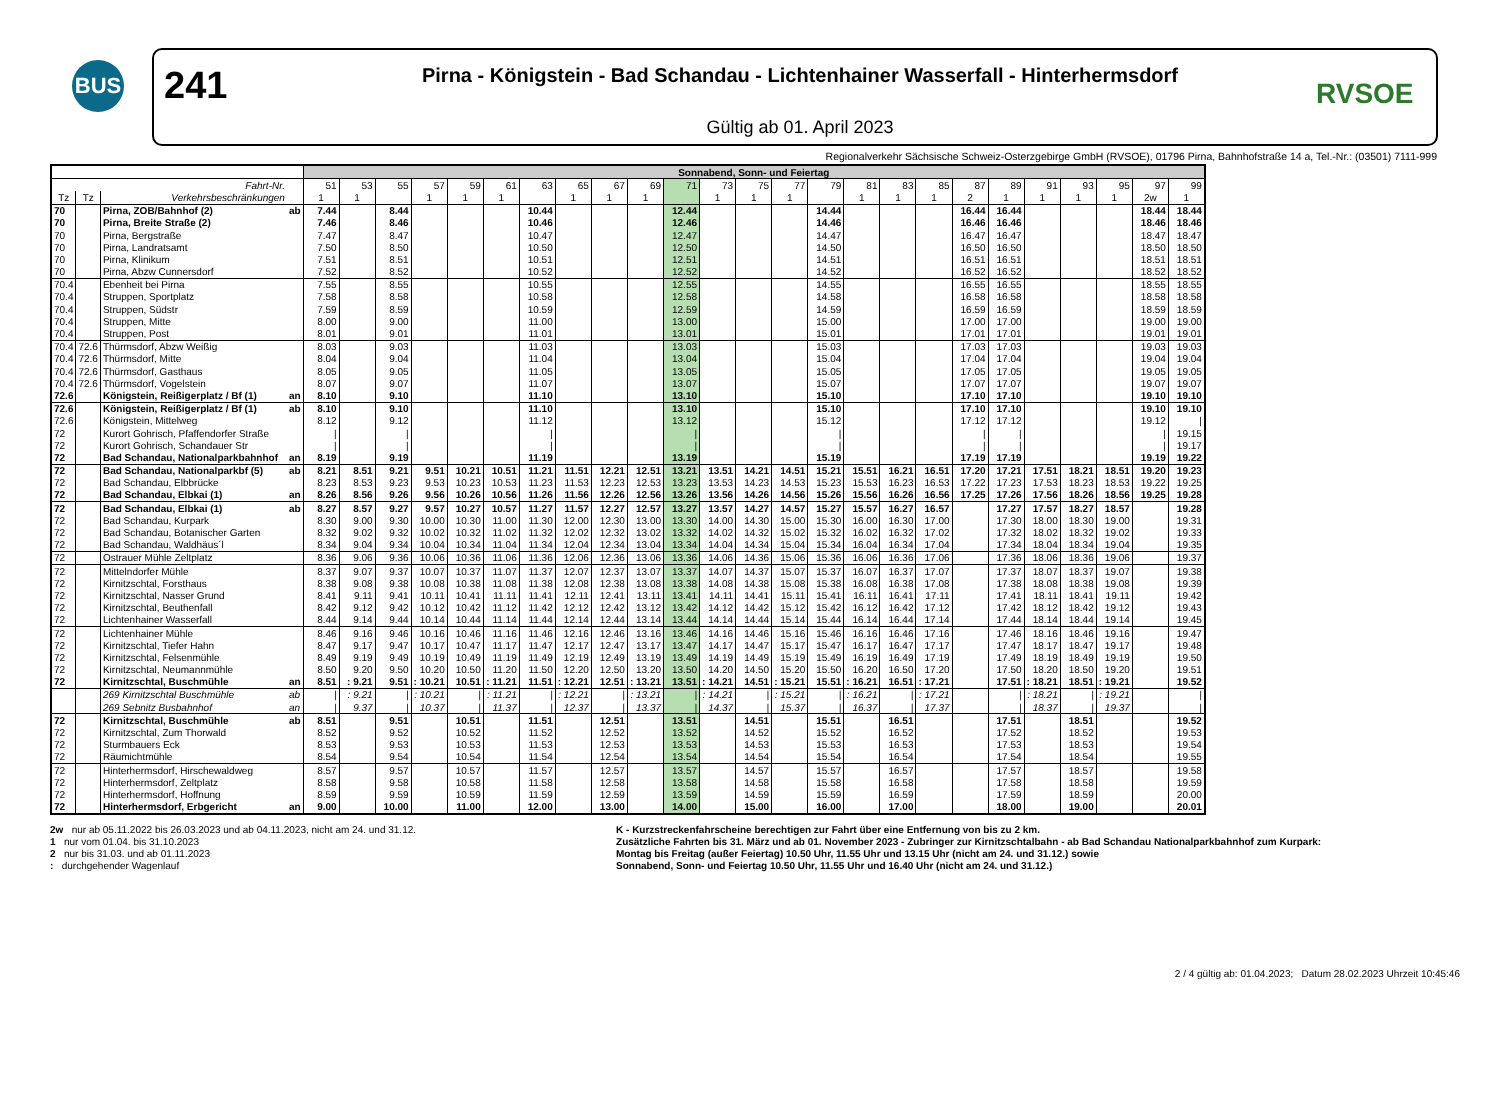BUS
241
Pirna - Königstein - Bad Schandau - Lichtenhainer Wasserfall - Hinterhermsdorf
Gültig ab 01. April 2023
RVSOE
Regionalverkehr Sächsische Schweiz-Osterzgebirge GmbH (RVSOE), 01796 Pirna, Bahnhofstraße 14 a, Tel.-Nr.: (03501) 7111-999
| | | | | Sonnabend, Sonn- und Feiertag | | | | | | | | | | | | | | | | | | | | | | | | |
| --- | --- | --- | --- | --- | --- | --- | --- | --- | --- | --- | --- | --- | --- | --- | --- | --- | --- | --- | --- | --- | --- | --- | --- | --- | --- | --- | --- | --- |
| Fahrt-Nr. | | | | 51 | 53 | 55 | 57 | 59 | 61 | 63 | 65 | 67 | 69 | 71 | 73 | 75 | 77 | 79 | 81 | 83 | 85 | 87 | 89 | 91 | 93 | 95 | 97 | 99 |
| Tz | Tz | Verkehrsbeschränkungen | | 1 | 1 | | 1 | 1 | 1 | | 1 | 1 | 1 | | 1 | 1 | 1 | | 1 | 1 | 1 | 2 | 1 | 1 | 1 | 1 | 2w | 1 |
| 70 | | Pirna, ZOB/Bahnhof (2) | ab | 7.44 | | 8.44 | | | | 10.44 | | | | 12.44 | | | | 14.44 | | | | 16.44 | 16.44 | | | | 18.44 | 18.44 |
| 70 | | Pirna, Breite Straße (2) | | 7.46 | | 8.46 | | | | 10.46 | | | | 12.46 | | | | 14.46 | | | | 16.46 | 16.46 | | | | 18.46 | 18.46 |
| 70 | | Pirna, Bergstraße | | 7.47 | | 8.47 | | | | 10.47 | | | | 12.47 | | | | 14.47 | | | | 16.47 | 16.47 | | | | 18.47 | 18.47 |
| 70 | | Pirna, Landratsamt | | 7.50 | | 8.50 | | | | 10.50 | | | | 12.50 | | | | 14.50 | | | | 16.50 | 16.50 | | | | 18.50 | 18.50 |
| 70 | | Pirna, Klinikum | | 7.51 | | 8.51 | | | | 10.51 | | | | 12.51 | | | | 14.51 | | | | 16.51 | 16.51 | | | | 18.51 | 18.51 |
| 70 | | Pirna, Abzw Cunnersdorf | | 7.52 | | 8.52 | | | | 10.52 | | | | 12.52 | | | | 14.52 | | | | 16.52 | 16.52 | | | | 18.52 | 18.52 |
| 70.4 | | Ebenheit bei Pirna | | 7.55 | | 8.55 | | | | 10.55 | | | | 12.55 | | | | 14.55 | | | | 16.55 | 16.55 | | | | 18.55 | 18.55 |
| 70.4 | | Struppen, Sportplatz | | 7.58 | | 8.58 | | | | 10.58 | | | | 12.58 | | | | 14.58 | | | | 16.58 | 16.58 | | | | 18.58 | 18.58 |
| 70.4 | | Struppen, Südstr | | 7.59 | | 8.59 | | | | 10.59 | | | | 12.59 | | | | 14.59 | | | | 16.59 | 16.59 | | | | 18.59 | 18.59 |
| 70.4 | | Struppen, Mitte | | 8.00 | | 9.00 | | | | 11.00 | | | | 13.00 | | | | 15.00 | | | | 17.00 | 17.00 | | | | 19.00 | 19.00 |
| 70.4 | | Struppen, Post | | 8.01 | | 9.01 | | | | 11.01 | | | | 13.01 | | | | 15.01 | | | | 17.01 | 17.01 | | | | 19.01 | 19.01 |
| 70.4 | 72.6 | Thürmsdorf, Abzw Weißig | | 8.03 | | 9.03 | | | | 11.03 | | | | 13.03 | | | | 15.03 | | | | 17.03 | 17.03 | | | | 19.03 | 19.03 |
| 70.4 | 72.6 | Thürmsdorf, Mitte | | 8.04 | | 9.04 | | | | 11.04 | | | | 13.04 | | | | 15.04 | | | | 17.04 | 17.04 | | | | 19.04 | 19.04 |
| 70.4 | 72.6 | Thürmsdorf, Gasthaus | | 8.05 | | 9.05 | | | | 11.05 | | | | 13.05 | | | | 15.05 | | | | 17.05 | 17.05 | | | | 19.05 | 19.05 |
| 70.4 | 72.6 | Thürmsdorf, Vogelstein | | 8.07 | | 9.07 | | | | 11.07 | | | | 13.07 | | | | 15.07 | | | | 17.07 | 17.07 | | | | 19.07 | 19.07 |
| 72.6 | | Königstein, Reißigerplatz / Bf (1) | an | 8.10 | | 9.10 | | | | 11.10 | | | | 13.10 | | | | 15.10 | | | | 17.10 | 17.10 | | | | 19.10 | 19.10 |
| 72.6 | | Königstein, Reißigerplatz / Bf (1) | ab | 8.10 | | 9.10 | | | | 11.10 | | | | 13.10 | | | | 15.10 | | | | 17.10 | 17.10 | | | | 19.10 | 19.10 |
| 72.6 | | Königstein, Mittelweg | | 8.12 | | 9.12 | | | | 11.12 | | | | 13.12 | | | | 15.12 | | | | 17.12 | 17.12 | | | | 19.12 | / |
| 72 | | Kurort Gohrisch, Pfaffendorfer Straße | | / | | / | | | | / | | | | / | | | | / | | | | / | / | | | | / | 19.15 |
| 72 | | Kurort Gohrisch, Schandauer Str | | / | | / | | | | / | | | | / | | | | / | | | | / | / | | | | / | 19.17 |
| 72 | | Bad Schandau, Nationalparkbahnhof | an | 8.19 | | 9.19 | | | | 11.19 | | | | 13.19 | | | | 15.19 | | | | 17.19 | 17.19 | | | | 19.19 | 19.22 |
| 72 | | Bad Schandau, Nationalparkbf (5) | ab | 8.21 | 8.51 | 9.21 | 9.51 | 10.21 | 10.51 | 11.21 | 11.51 | 12.21 | 12.51 | 13.21 | 13.51 | 14.21 | 14.51 | 15.21 | 15.51 | 16.21 | 16.51 | 17.20 | 17.21 | 17.51 | 18.21 | 18.51 | 19.20 | 19.23 |
| 72 | | Bad Schandau, Elbbrücke | | 8.23 | 8.53 | 9.23 | 9.53 | 10.23 | 10.53 | 11.23 | 11.53 | 12.23 | 12.53 | 13.23 | 13.53 | 14.23 | 14.53 | 15.23 | 15.53 | 16.23 | 16.53 | 17.22 | 17.23 | 17.53 | 18.23 | 18.53 | 19.22 | 19.25 |
| 72 | | Bad Schandau, Elbkai (1) | an | 8.26 | 8.56 | 9.26 | 9.56 | 10.26 | 10.56 | 11.26 | 11.56 | 12.26 | 12.56 | 13.26 | 13.56 | 14.26 | 14.56 | 15.26 | 15.56 | 16.26 | 16.56 | 17.25 | 17.26 | 17.56 | 18.26 | 18.56 | 19.25 | 19.28 |
| 72 | | Bad Schandau, Elbkai (1) | ab | 8.27 | 8.57 | 9.27 | 9.57 | 10.27 | 10.57 | 11.27 | 11.57 | 12.27 | 12.57 | 13.27 | 13.57 | 14.27 | 14.57 | 15.27 | 15.57 | 16.27 | 16.57 | | 17.27 | 17.57 | 18.27 | 18.57 | | 19.28 |
| 72 | | Bad Schandau, Kurpark | | 8.30 | 9.00 | 9.30 | 10.00 | 10.30 | 11.00 | 11.30 | 12.00 | 12.30 | 13.00 | 13.30 | 14.00 | 14.30 | 15.00 | 15.30 | 16.00 | 16.30 | 17.00 | | 17.30 | 18.00 | 18.30 | 19.00 | | 19.31 |
| 72 | | Bad Schandau, Botanischer Garten | | 8.32 | 9.02 | 9.32 | 10.02 | 10.32 | 11.02 | 11.32 | 12.02 | 12.32 | 13.02 | 13.32 | 14.02 | 14.32 | 15.02 | 15.32 | 16.02 | 16.32 | 17.02 | | 17.32 | 18.02 | 18.32 | 19.02 | | 19.33 |
| 72 | | Bad Schandau, Waldhäus´l | | 8.34 | 9.04 | 9.34 | 10.04 | 10.34 | 11.04 | 11.34 | 12.04 | 12.34 | 13.04 | 13.34 | 14.04 | 14.34 | 15.04 | 15.34 | 16.04 | 16.34 | 17.04 | | 17.34 | 18.04 | 18.34 | 19.04 | | 19.35 |
| 72 | | Ostrauer Mühle Zeltplatz | | 8.36 | 9.06 | 9.36 | 10.06 | 10.36 | 11.06 | 11.36 | 12.06 | 12.36 | 13.06 | 13.36 | 14.06 | 14.36 | 15.06 | 15.36 | 16.06 | 16.36 | 17.06 | | 17.36 | 18.06 | 18.36 | 19.06 | | 19.37 |
| 72 | | Mittelndorfer Mühle | | 8.37 | 9.07 | 9.37 | 10.07 | 10.37 | 11.07 | 11.37 | 12.07 | 12.37 | 13.07 | 13.37 | 14.07 | 14.37 | 15.07 | 15.37 | 16.07 | 16.37 | 17.07 | | 17.37 | 18.07 | 18.37 | 19.07 | | 19.38 |
| 72 | | Kirnitzschtal, Forsthaus | | 8.38 | 9.08 | 9.38 | 10.08 | 10.38 | 11.08 | 11.38 | 12.08 | 12.38 | 13.08 | 13.38 | 14.08 | 14.38 | 15.08 | 15.38 | 16.08 | 16.38 | 17.08 | | 17.38 | 18.08 | 18.38 | 19.08 | | 19.39 |
| 72 | | Kirnitzschtal, Nasser Grund | | 8.41 | 9.11 | 9.41 | 10.11 | 10.41 | 11.11 | 11.41 | 12.11 | 12.41 | 13.11 | 13.41 | 14.11 | 14.41 | 15.11 | 15.41 | 16.11 | 16.41 | 17.11 | | 17.41 | 18.11 | 18.41 | 19.11 | | 19.42 |
| 72 | | Kirnitzschtal, Beuthenfall | | 8.42 | 9.12 | 9.42 | 10.12 | 10.42 | 11.12 | 11.42 | 12.12 | 12.42 | 13.12 | 13.42 | 14.12 | 14.42 | 15.12 | 15.42 | 16.12 | 16.42 | 17.12 | | 17.42 | 18.12 | 18.42 | 19.12 | | 19.43 |
| 72 | | Lichtenhainer Wasserfall | | 8.44 | 9.14 | 9.44 | 10.14 | 10.44 | 11.14 | 11.44 | 12.14 | 12.44 | 13.14 | 13.44 | 14.14 | 14.44 | 15.14 | 15.44 | 16.14 | 16.44 | 17.14 | | 17.44 | 18.14 | 18.44 | 19.14 | | 19.45 |
| 72 | | Lichtenhainer Mühle | | 8.46 | 9.16 | 9.46 | 10.16 | 10.46 | 11.16 | 11.46 | 12.16 | 12.46 | 13.16 | 13.46 | 14.16 | 14.46 | 15.16 | 15.46 | 16.16 | 16.46 | 17.16 | | 17.46 | 18.16 | 18.46 | 19.16 | | 19.47 |
| 72 | | Kirnitzschtal, Tiefer Hahn | | 8.47 | 9.17 | 9.47 | 10.17 | 10.47 | 11.17 | 11.47 | 12.17 | 12.47 | 13.17 | 13.47 | 14.17 | 14.47 | 15.17 | 15.47 | 16.17 | 16.47 | 17.17 | | 17.47 | 18.17 | 18.47 | 19.17 | | 19.48 |
| 72 | | Kirnitzschtal, Felsenmühle | | 8.49 | 9.19 | 9.49 | 10.19 | 10.49 | 11.19 | 11.49 | 12.19 | 12.49 | 13.19 | 13.49 | 14.19 | 14.49 | 15.19 | 15.49 | 16.19 | 16.49 | 17.19 | | 17.49 | 18.19 | 18.49 | 19.19 | | 19.50 |
| 72 | | Kirnitzschtal, Neumannmühle | | 8.50 | 9.20 | 9.50 | 10.20 | 10.50 | 11.20 | 11.50 | 12.20 | 12.50 | 13.20 | 13.50 | 14.20 | 14.50 | 15.20 | 15.50 | 16.20 | 16.50 | 17.20 | | 17.50 | 18.20 | 18.50 | 19.20 | | 19.51 |
| 72 | | Kirnitzschtal, Buschmühle | an | 8.51 | : 9.21 | 9.51 | : 10.21 | 10.51 | : 11.21 | 11.51 | : 12.21 | 12.51 | : 13.21 | 13.51 | : 14.21 | 14.51 | : 15.21 | 15.51 | : 16.21 | 16.51 | : 17.21 | | 17.51 | : 18.21 | 18.51 | : 19.21 | | 19.52 |
| | | 269 Kirnitzschtal Buschmühle | ab | / | : 9.21 | / | : 10.21 | / | : 11.21 | / | : 12.21 | / | : 13.21 | / | : 14.21 | / | : 15.21 | / | : 16.21 | / | : 17.21 | | / | : 18.21 | / | : 19.21 | | / |
| | | 269 Sebnitz Busbahnhof | an | / | 9.37 | / | 10.37 | / | 11.37 | / | 12.37 | / | 13.37 | / | 14.37 | / | 15.37 | / | 16.37 | / | 17.37 | | / | 18.37 | / | 19.37 | | / |
| 72 | | Kirnitzschtal, Buschmühle | ab | 8.51 | | 9.51 | | 10.51 | | 11.51 | | 12.51 | | 13.51 | | 14.51 | | 15.51 | | 16.51 | | | 17.51 | | 18.51 | | | 19.52 |
| 72 | | Kirnitzschtal, Zum Thorwald | | 8.52 | | 9.52 | | 10.52 | | 11.52 | | 12.52 | | 13.52 | | 14.52 | | 15.52 | | 16.52 | | | 17.52 | | 18.52 | | | 19.53 |
| 72 | | Sturmbauers Eck | | 8.53 | | 9.53 | | 10.53 | | 11.53 | | 12.53 | | 13.53 | | 14.53 | | 15.53 | | 16.53 | | | 17.53 | | 18.53 | | | 19.54 |
| 72 | | Räumichtmühle | | 8.54 | | 9.54 | | 10.54 | | 11.54 | | 12.54 | | 13.54 | | 14.54 | | 15.54 | | 16.54 | | | 17.54 | | 18.54 | | | 19.55 |
| 72 | | Hinterhermsdorf, Hirschewaldweg | | 8.57 | | 9.57 | | 10.57 | | 11.57 | | 12.57 | | 13.57 | | 14.57 | | 15.57 | | 16.57 | | | 17.57 | | 18.57 | | | 19.58 |
| 72 | | Hinterhermsdorf, Zeltplatz | | 8.58 | | 9.58 | | 10.58 | | 11.58 | | 12.58 | | 13.58 | | 14.58 | | 15.58 | | 16.58 | | | 17.58 | | 18.58 | | | 19.59 |
| 72 | | Hinterhermsdorf, Hoffnung | | 8.59 | | 9.59 | | 10.59 | | 11.59 | | 12.59 | | 13.59 | | 14.59 | | 15.59 | | 16.59 | | | 17.59 | | 18.59 | | | 20.00 |
| 72 | | Hinterhermsdorf, Erbgericht | an | 9.00 | | 10.00 | | 11.00 | | 12.00 | | 13.00 | | 14.00 | | 15.00 | | 16.00 | | 17.00 | | | 18.00 | | 19.00 | | | 20.01 |
2w nur ab 05.11.2022 bis 26.03.2023 und ab 04.11.2023, nicht am 24. und 31.12.
1 nur vom 01.04. bis 31.10.2023
2 nur bis 31.03. und ab 01.11.2023
: durchgehender Wagenlauf
K - Kurzstreckenfahrscheine berechtigen zur Fahrt über eine Entfernung von bis zu 2 km.
Zusätzliche Fahrten bis 31. März und ab 01. November 2023 - Zubringer zur Kirnitzschtalbahn - ab Bad Schandau Nationalparkbahnhof zum Kurpark:
Montag bis Freitag (außer Feiertag) 10.50 Uhr, 11.55 Uhr und 13.15 Uhr (nicht am 24. und 31.12.) sowie
Sonnabend, Sonn- und Feiertag 10.50 Uhr, 11.55 Uhr und 16.40 Uhr (nicht am 24. und 31.12.)
2 / 4 gültig ab: 01.04.2023; Datum 28.02.2023 Uhrzeit 10:45:46